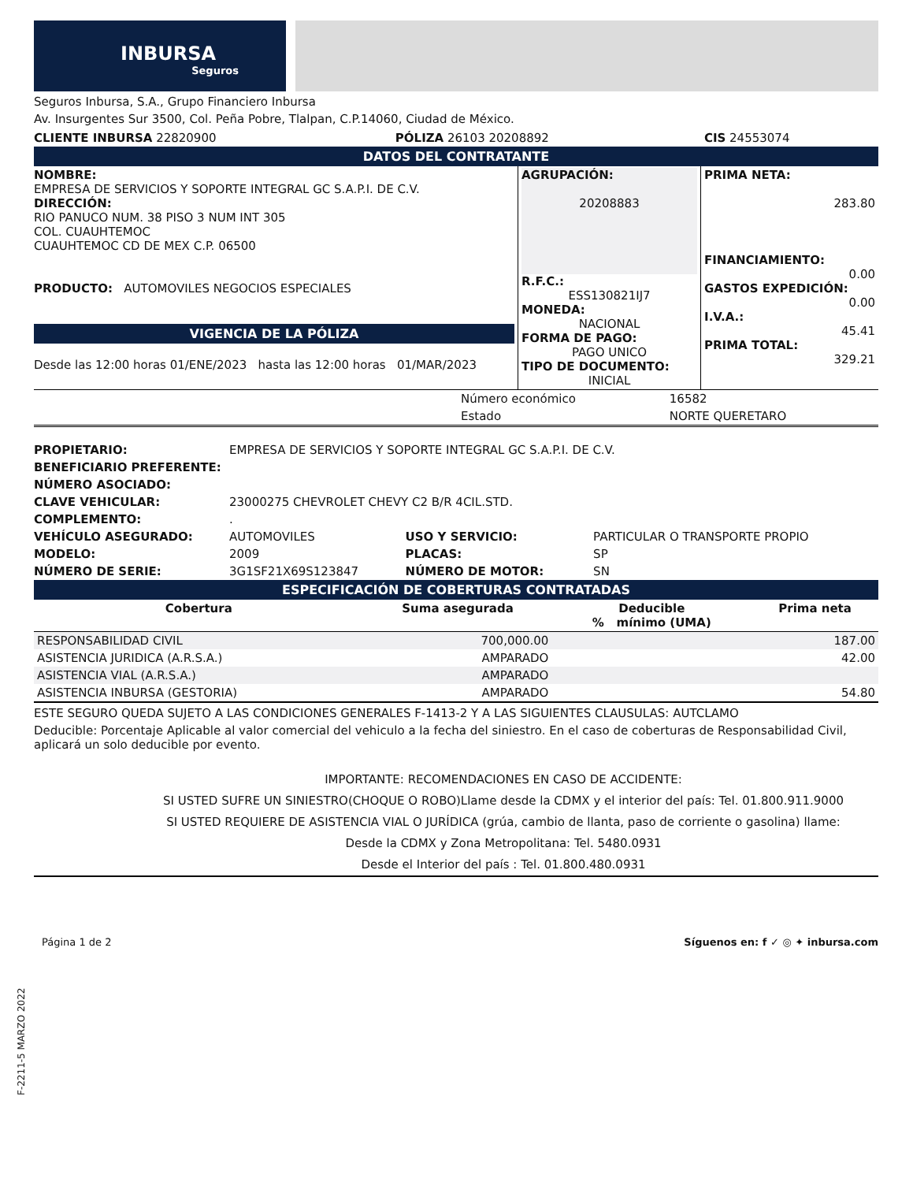INBURSA
Seguros
Seguros Inbursa, S.A., Grupo Financiero Inbursa
Av. Insurgentes Sur 3500, Col. Peña Pobre, Tlalpan, C.P.14060, Ciudad de México.
| CLIENTE INBURSA 22820900 | PÓLIZA 26103 20208892 | CIS 24553074 |
DATOS DEL CONTRATANTE
| NOMBRE: EMPRESA DE SERVICIOS Y SOPORTE INTEGRAL GC S.A.P.I. DE C.V. DIRECCIÓN: RIO PANUCO NUM. 38 PISO 3 NUM INT 305 COL. CUAUHTEMOC CUAUHTEMOC CD DE MEX C.P. 06500 PRODUCTO: AUTOMOVILES NEGOCIOS ESPECIALES VIGENCIA DE LA PÓLIZA Desde las 12:00 horas 01/ENE/2023 hasta las 12:00 horas 01/MAR/2023 | AGRUPACIÓN: 20208883 R.F.C.: ESS130821IJ7 MONEDA: NACIONAL FORMA DE PAGO: PAGO UNICO TIPO DE DOCUMENTO: INICIAL | PRIMA NETA: 283.80 FINANCIAMIENTO: 0.00 GASTOS EXPEDICIÓN: 0.00 I.V.A.: 45.41 PRIMA TOTAL: 329.21 |
| | Número económico | 16582 |
| | Estado | NORTE QUERETARO |
| PROPIETARIO: | EMPRESA DE SERVICIOS Y SOPORTE INTEGRAL GC S.A.P.I. DE C.V. | | |
| BENEFICIARIO PREFERENTE: | | | |
| NÚMERO ASOCIADO: | | | |
| CLAVE VEHICULAR: | 23000275 CHEVROLET CHEVY C2 B/R 4CIL.STD. | | |
| COMPLEMENTO: | . | | |
| VEHÍCULO ASEGURADO: | AUTOMOVILES | USO Y SERVICIO: | PARTICULAR O TRANSPORTE PROPIO |
| MODELO: | 2009 | PLACAS: | SP |
| NÚMERO DE SERIE: | 3G1SF21X69S123847 | NÚMERO DE MOTOR: | SN |
ESPECIFICACIÓN DE COBERTURAS CONTRATADAS
| Cobertura | Suma asegurada | Deducible % mínimo (UMA) | | Prima neta |
| --- | --- | --- | --- | --- |
| RESPONSABILIDAD CIVIL | 700,000.00 | | | 187.00 |
| ASISTENCIA JURIDICA (A.R.S.A.) | AMPARADO | | | 42.00 |
| ASISTENCIA VIAL (A.R.S.A.) | AMPARADO | | | |
| ASISTENCIA INBURSA (GESTORIA) | AMPARADO | | | 54.80 |
ESTE SEGURO QUEDA SUJETO A LAS CONDICIONES GENERALES F-1413-2 Y A LAS SIGUIENTES CLAUSULAS: AUTCLAMO
Deducible: Porcentaje Aplicable al valor comercial del vehiculo a la fecha del siniestro. En el caso de coberturas de Responsabilidad Civil, aplicará un solo deducible por evento.
IMPORTANTE: RECOMENDACIONES EN CASO DE ACCIDENTE:
SI USTED SUFRE UN SINIESTRO(CHOQUE O ROBO)Llame desde la CDMX y el interior del país: Tel. 01.800.911.9000
SI USTED REQUIERE DE ASISTENCIA VIAL O JURÍDICA (grúa, cambio de llanta, paso de corriente o gasolina) llame:
Desde la CDMX y Zona Metropolitana: Tel. 5480.0931
Desde el Interior del país : Tel. 01.800.480.0931
Página 1 de 2 Síguenos en: f ✓ ◎ ✦ inbursa.com
F-2211-5 MARZO 2022